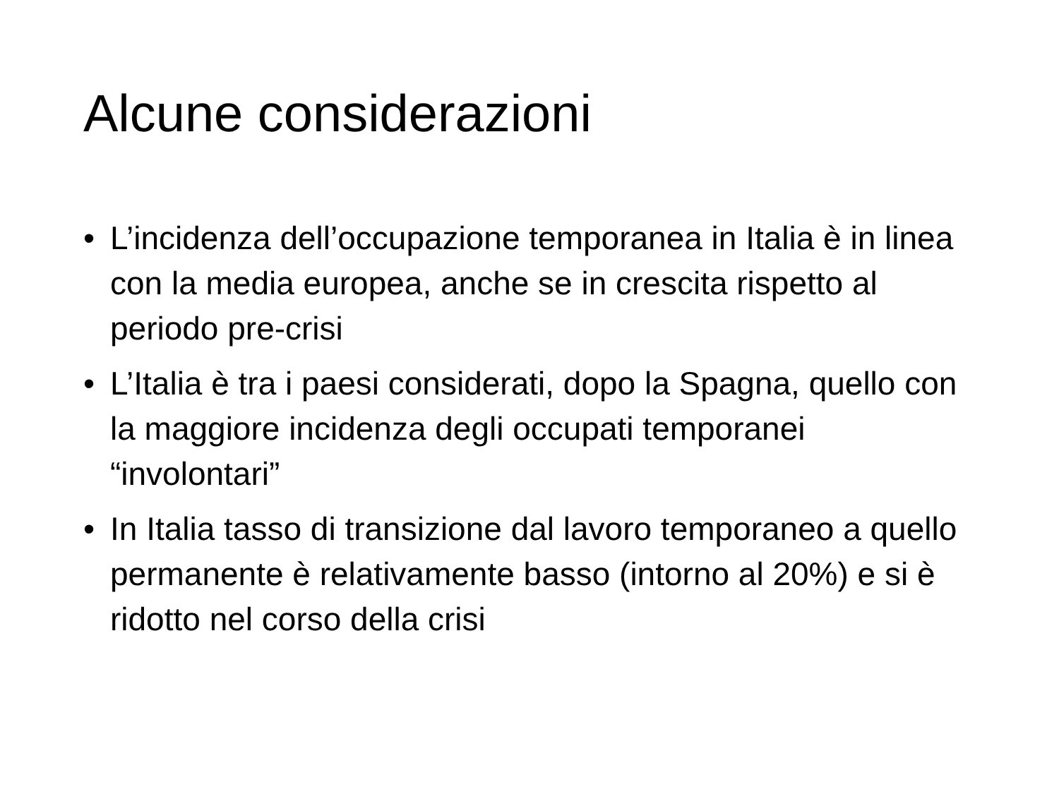Alcune considerazioni
• L’incidenza dell’occupazione temporanea in Italia è in linea con la media europea, anche se in crescita rispetto al periodo pre-crisi
• L’Italia è tra i paesi considerati, dopo la Spagna, quello con la maggiore incidenza degli occupati temporanei “involontari”
• In Italia tasso di transizione dal lavoro temporaneo a quello permanente è relativamente basso (intorno al 20%) e si è ridotto nel corso della crisi